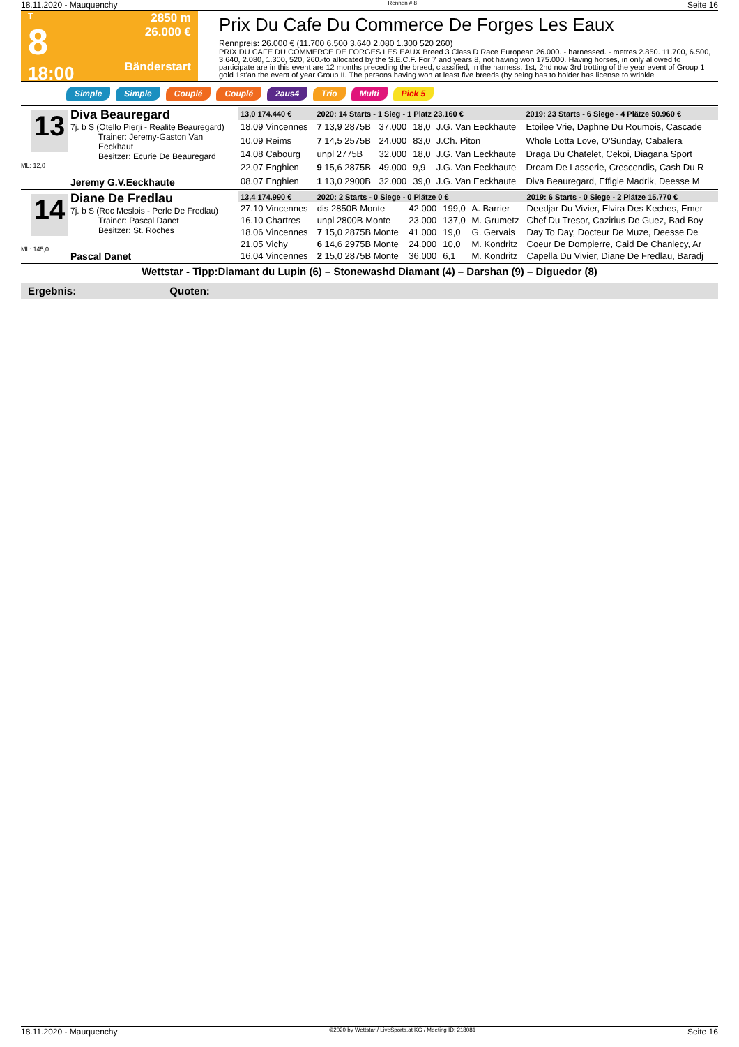18.11.2020 - Mauquenchy Rennen # 8 Seite 16
T
8
18:00
2850 m
26.000 €
Bänderstart
Prix Du Cafe Du Commerce De Forges Les Eaux
Rennpreis: 26.000 € (11.700 6.500 3.640 2.080 1.300 520 260)
PRIX DU CAFE DU COMMERCE DE FORGES LES EAUX Breed 3 Class D Race European 26.000. - harnessed. - metres 2.850. 11.700, 6.500, 3.640, 2.080, 1.300, 520, 260.-to allocated by the S.E.C.F. For 7 and years 8, not having won 175.000. Having horses, in only allowed to participate are in this event are 12 months preceding the breed, classified, in the harness, 1st, 2nd now 3rd trotting of the year event of Group 1 gold 1st'an the event of year Group II. The persons having won at least five breeds (by being has to holder has license to wrinkle
Simple Simple Couplé Couplé 2aus4 Trio Multi Pick 5
13
ML: 12,0
Diva Beauregard
7j. b S (Otello Pierji - Realite Beauregard)
Trainer: Jeremy-Gaston Van Eeckhaut
Besitzer: Ecurie De Beauregard
Jeremy G.V.Eeckhaute
| 13,0 174.440 € | 2020: 14 Starts - 1 Sieg - 1 Platz 23.160 € | | | | 2019: 23 Starts - 6 Siege - 4 Plätze 50.960 € |
| --- | --- | --- | --- | --- | --- |
| 18.09 Vincennes | 7 13,9 2875B | 37.000 | 18,0 | J.G. Van Eeckhaute | Etoilee Vrie, Daphne Du Roumois, Cascade |
| 10.09 Reims | 7 14,5 2575B | 24.000 | 83,0 | J.Ch. Piton | Whole Lotta Love, O'Sunday, Cabalera |
| 14.08 Cabourg | unpl 2775B | 32.000 | 18,0 | J.G. Van Eeckhaute | Draga Du Chatelet, Cekoi, Diagana Sport |
| 22.07 Enghien | 9 15,6 2875B | 49.000 | 9,9 | J.G. Van Eeckhaute | Dream De Lasserie, Crescendis, Cash Du R |
| 08.07 Enghien | 1 13,0 2900B | 32.000 | 39,0 | J.G. Van Eeckhaute | Diva Beauregard, Effigie Madrik, Deesse M |
14
ML: 145,0
Diane De Fredlau
7j. b S (Roc Meslois - Perle De Fredlau)
Trainer: Pascal Danet
Besitzer: St. Roches
Pascal Danet
| 13,4 174.990 € | 2020: 2 Starts - 0 Siege - 0 Plätze 0 € | | | | 2019: 6 Starts - 0 Siege - 2 Plätze 15.770 € |
| --- | --- | --- | --- | --- | --- |
| 27.10 Vincennes | dis 2850B Monte | 42.000 | 199,0 | A. Barrier | Deedjar Du Vivier, Elvira Des Keches, Emer |
| 16.10 Chartres | unpl 2800B Monte | 23.000 | 137,0 | M. Grumetz | Chef Du Tresor, Cazirius De Guez, Bad Boy |
| 18.06 Vincennes | 7 15,0 2875B Monte | 41.000 | 19,0 | G. Gervais | Day To Day, Docteur De Muze, Deesse De |
| 21.05 Vichy | 6 14,6 2975B Monte | 24.000 | 10,0 | M. Kondritz | Coeur De Dompierre, Caid De Chanlecy, Ar |
| 16.04 Vincennes | 2 15,0 2875B Monte | 36.000 | 6,1 | M. Kondritz | Capella Du Vivier, Diane De Fredlau, Baradj |
Wettstar - Tipp:Diamant du Lupin (6) – Stonewashd Diamant (4) – Darshan (9) – Diguedor (8)
Ergebnis: Quoten:
18.11.2020 - Mauquenchy ©2020 by Wettstar / LiveSports.at KG / Meeting ID: 218081 Seite 16